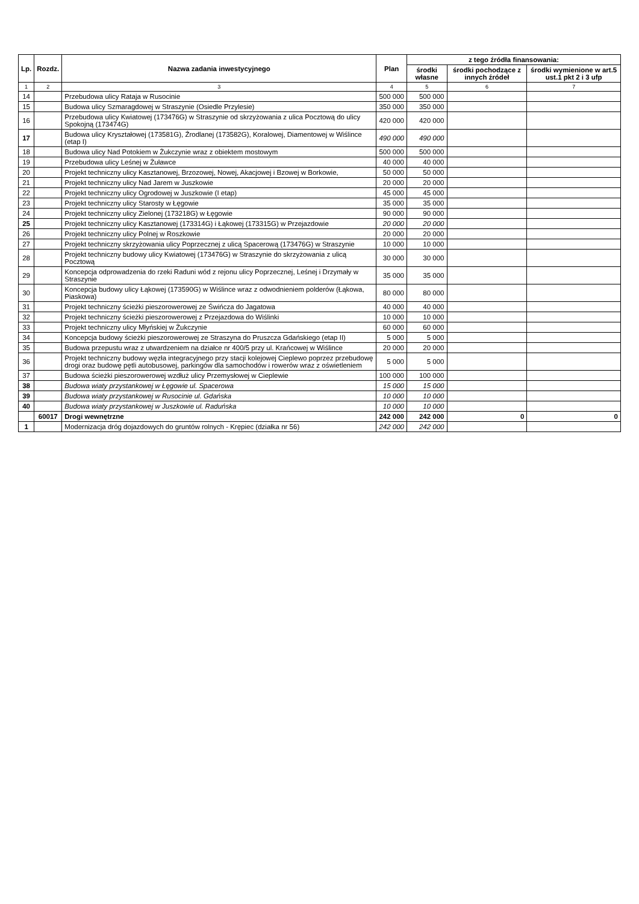| Lp. | Rozdz. | Nazwa zadania inwestycyjnego | Plan | z tego źródła finansowania: | | |
| --- | --- | --- | --- | --- | --- | --- |
| | | | | środki własne | środki pochodzące z innych źródeł | środki wymienione w art.5 ust.1 pkt 2 i 3 ufp |
| 1 | 2 | 3 | 4 | 5 | 6 | 7 |
| 14 | | Przebudowa ulicy Rataja w Rusocinie | 500 000 | 500 000 | | |
| 15 | | Budowa ulicy Szmaragdowej w Straszynie (Osiedle Przylesie) | 350 000 | 350 000 | | |
| 16 | | Przebudowa ulicy Kwiatowej (173476G) w Straszynie od skrzyżowania z ulica Pocztową do ulicy Spokojną (173474G) | 420 000 | 420 000 | | |
| 17 | | Budowa ulicy Kryształowej (173581G), Źrodlanej (173582G), Koralowej, Diamentowej w Wiślince (etap I) | 490 000 | 490 000 | | |
| 18 | | Budowa ulicy Nad Potokiem w Żukczynie wraz z obiektem mostowym | 500 000 | 500 000 | | |
| 19 | | Przebudowa ulicy Leśnej w Żuławce | 40 000 | 40 000 | | |
| 20 | | Projekt techniczny ulicy Kasztanowej, Brzozowej, Nowej, Akacjowej i Bzowej w Borkowie, | 50 000 | 50 000 | | |
| 21 | | Projekt techniczny ulicy Nad Jarem w Juszkowie | 20 000 | 20 000 | | |
| 22 | | Projekt techniczny ulicy Ogrodowej w Juszkowie (I etap) | 45 000 | 45 000 | | |
| 23 | | Projekt techniczny ulicy Starosty w Łęgowie | 35 000 | 35 000 | | |
| 24 | | Projekt techniczny ulicy Zielonej (173218G) w Łęgowie | 90 000 | 90 000 | | |
| 25 | | Projekt techniczny ulicy Kasztanowej (173314G) i Łąkowej (173315G) w Przejazdowie | 20 000 | 20 000 | | |
| 26 | | Projekt techniczny ulicy Polnej w Roszkowie | 20 000 | 20 000 | | |
| 27 | | Projekt techniczny skrzyżowania ulicy Poprzecznej z ulicą Spacerową (173476G) w Straszynie | 10 000 | 10 000 | | |
| 28 | | Projekt techniczny budowy ulicy Kwiatowej (173476G) w Straszynie do skrzyżowania z ulicą Pocztową | 30 000 | 30 000 | | |
| 29 | | Koncepcja odprowadzenia do rzeki Raduni wód z rejonu ulicy Poprzecznej, Leśnej i Drzymały w Straszynie | 35 000 | 35 000 | | |
| 30 | | Koncepcja budowy ulicy Łąkowej (173590G) w Wiślince wraz z odwodnieniem polderów (Łąkowa, Piaskowa) | 80 000 | 80 000 | | |
| 31 | | Projekt techniczny ścieżki pieszorowerowej ze Świńcza do Jagatowa | 40 000 | 40 000 | | |
| 32 | | Projekt techniczny ścieżki pieszorowerowej z Przejazdowa do Wiślinki | 10 000 | 10 000 | | |
| 33 | | Projekt techniczny ulicy Młyńskiej w Żukczynie | 60 000 | 60 000 | | |
| 34 | | Koncepcja budowy ścieżki pieszorowerowej ze Straszyna do Pruszcza Gdańskiego (etap II) | 5 000 | 5 000 | | |
| 35 | | Budowa przepustu wraz z utwardzeniem na działce nr 400/5 przy ul. Krańcowej w Wiślince | 20 000 | 20 000 | | |
| 36 | | Projekt techniczny budowy węzła integracyjnego przy stacji kolejowej Cieplewo poprzez przebudowę drogi oraz budowę pętli autobusowej, parkingów dla samochodów i rowerów wraz z oświetleniem | 5 000 | 5 000 | | |
| 37 | | Budowa ścieżki pieszorowerowej wzdłuż ulicy Przemysłowej w Cieplewie | 100 000 | 100 000 | | |
| 38 | | Budowa wiaty przystankowej w Łęgowie ul. Spacerowa | 15 000 | 15 000 | | |
| 39 | | Budowa wiaty przystankowej w Rusocinie ul. Gdańska | 10 000 | 10 000 | | |
| 40 | | Budowa wiaty przystankowej w Juszkowie ul. Raduńska | 10 000 | 10 000 | | |
| | 60017 | Drogi wewnętrzne | 242 000 | 242 000 | 0 | 0 |
| 1 | | Modernizacja dróg dojazdowych do gruntów rolnych - Krępiec (działka nr 56) | 242 000 | 242 000 | | |